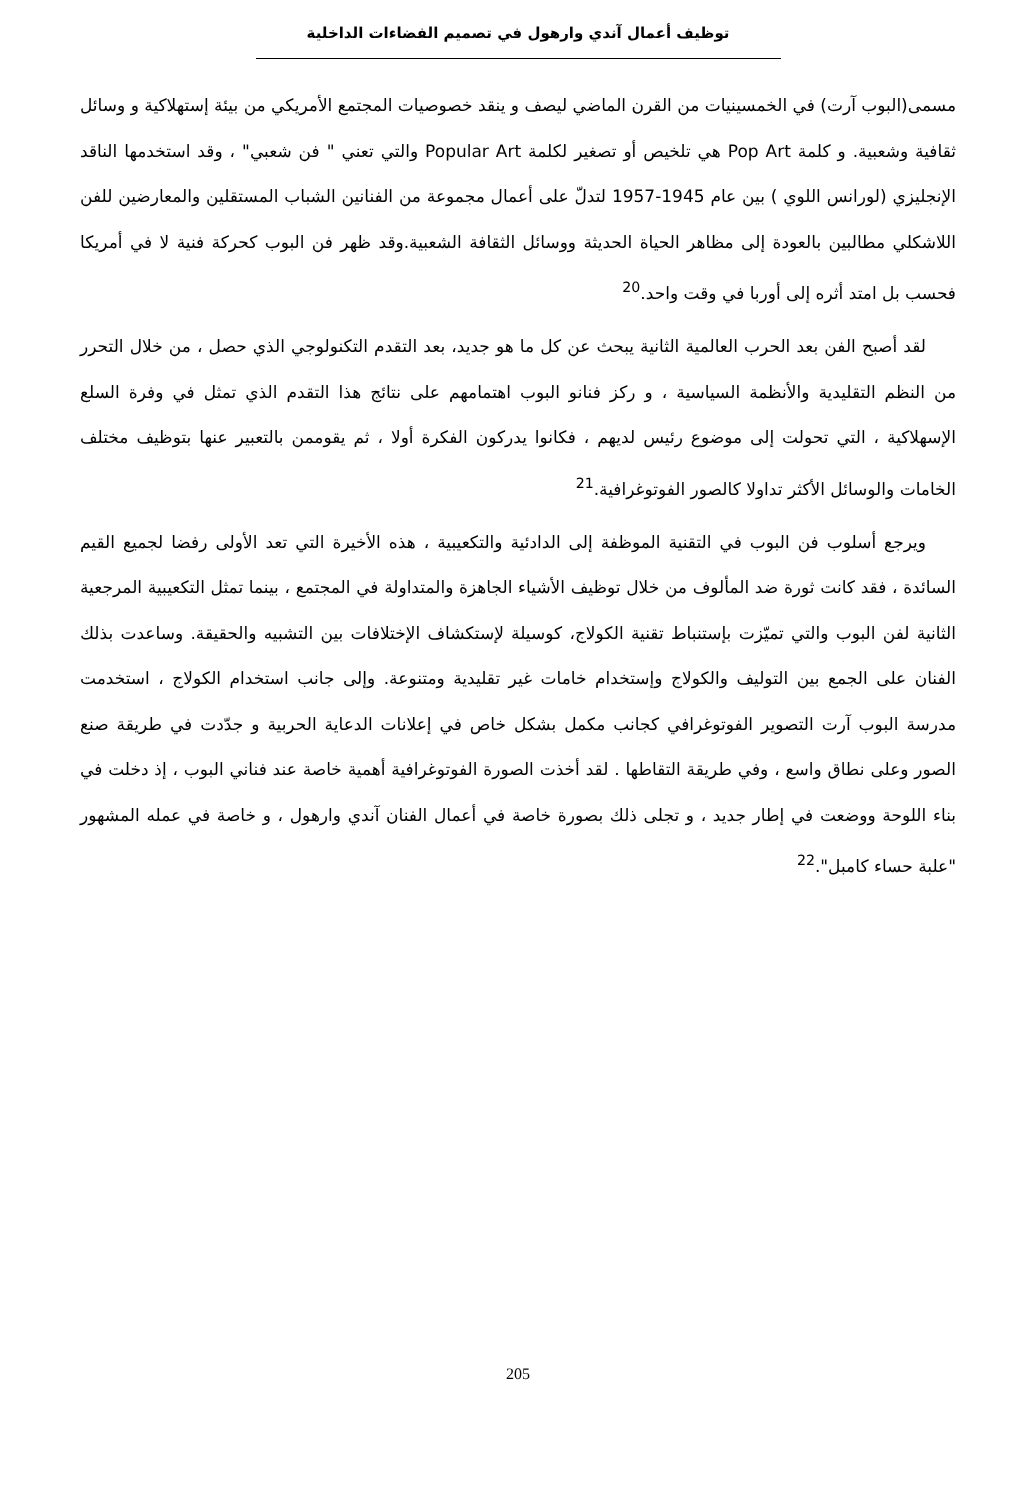توظيف أعمال آندي وارهول في تصميم الفضاءات الداخلية
مسمى(البوب آرت) في الخمسينيات من القرن الماضي ليصف و ينقد خصوصيات المجتمع الأمريكي من بيئة إستهلاكية و وسائل ثقافية وشعبية. و كلمة Pop Art هي تلخيص أو تصغير لكلمة Popular Art والتي تعني " فن شعبي" ، وقد استخدمها الناقد الإنجليزي (لورانس اللوي ) بين عام 1945-1957 لتدلّ على أعمال مجموعة من الفنانين الشباب المستقلين والمعارضين للفن اللاشكلي مطالبين بالعودة إلى مظاهر الحياة الحديثة ووسائل الثقافة الشعبية.وقد ظهر فن البوب كحركة فنية لا في أمريكا فحسب بل امتد أثره إلى أوربا في وقت واحد.<sup>20</sup>
لقد أصبح الفن بعد الحرب العالمية الثانية يبحث عن كل ما هو جديد، بعد التقدم التكنولوجي الذي حصل ، من خلال التحرر من النظم التقليدية والأنظمة السياسية ، و ركز فنانو البوب اهتمامهم على نتائج هذا التقدم الذي تمثل في وفرة السلع الإسهلاكية ، التي تحولت إلى موضوع رئيس لديهم ، فكانوا يدركون الفكرة أولا ، ثم يقوممن بالتعبير عنها بتوظيف مختلف الخامات والوسائل الأكثر تداولا كالصور الفوتوغرافية.<sup>21</sup>
ويرجع أسلوب فن البوب في التقنية الموظفة إلى الدادئية والتكعيبية ، هذه الأخيرة التي تعد الأولى رفضا لجميع القيم السائدة ، فقد كانت ثورة ضد المألوف من خلال توظيف الأشياء الجاهزة والمتداولة في المجتمع ، بينما تمثل التكعيبية المرجعية الثانية لفن البوب والتي تميّزت بإستنباط تقنية الكولاج، كوسيلة لإستكشاف الإختلافات بين التشبيه والحقيقة. وساعدت بذلك الفنان على الجمع بين التوليف والكولاج وإستخدام خامات غير تقليدية ومتنوعة. وإلى جانب استخدام الكولاج ، استخدمت مدرسة البوب آرت التصوير الفوتوغرافي كجانب مكمل بشكل خاص في إعلانات الدعاية الحربية و جدّدت في طريقة صنع الصور وعلى نطاق واسع ، وفي طريقة التقاطها . لقد أخذت الصورة الفوتوغرافية أهمية خاصة عند فناني البوب ، إذ دخلت في بناء اللوحة ووضعت في إطار جديد ، و تجلى ذلك بصورة خاصة في أعمال الفنان آندي وارهول ، و خاصة في عمله المشهور "علبة حساء كامبل".<sup>22</sup>
205